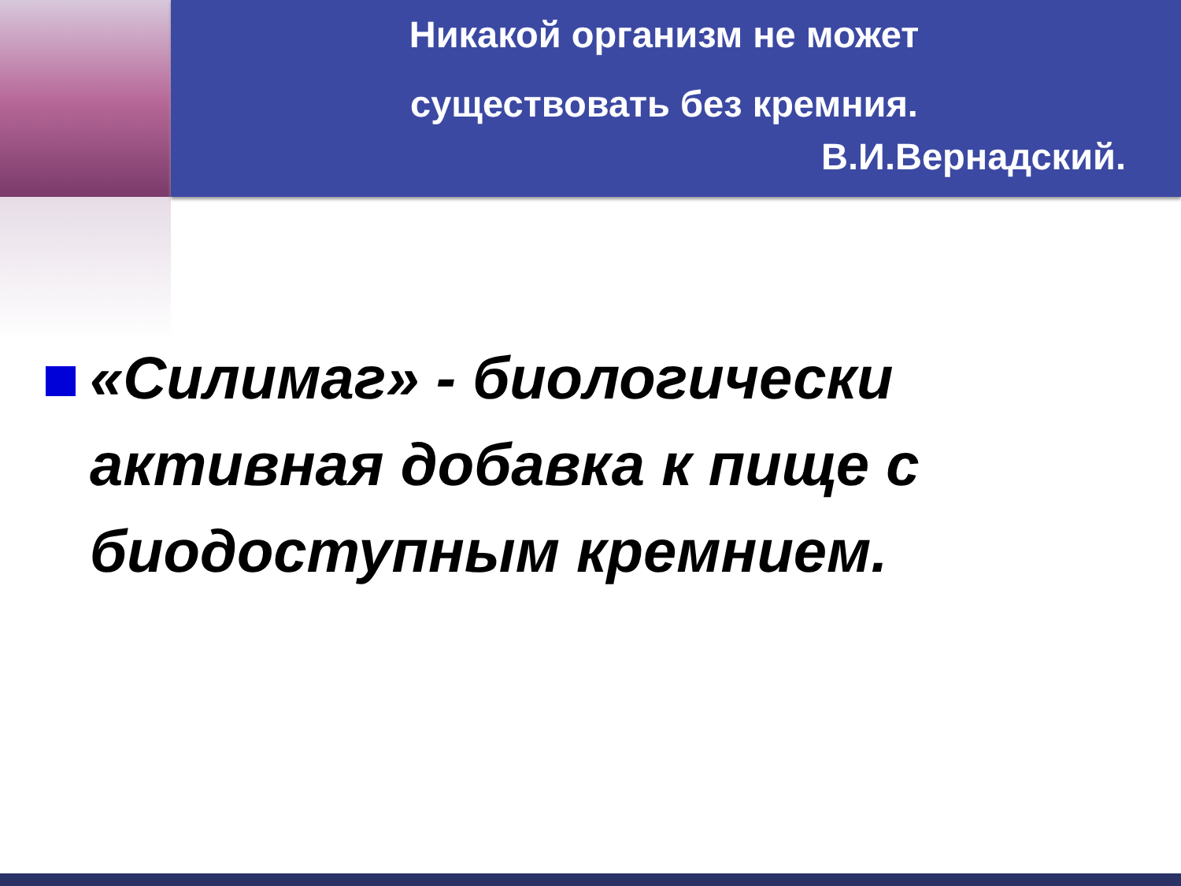Никакой организм не может
существовать без кремния.
В.И.Вернадский.
«Силимаг» - биологически активная добавка к пище с биодоступным кремнием.